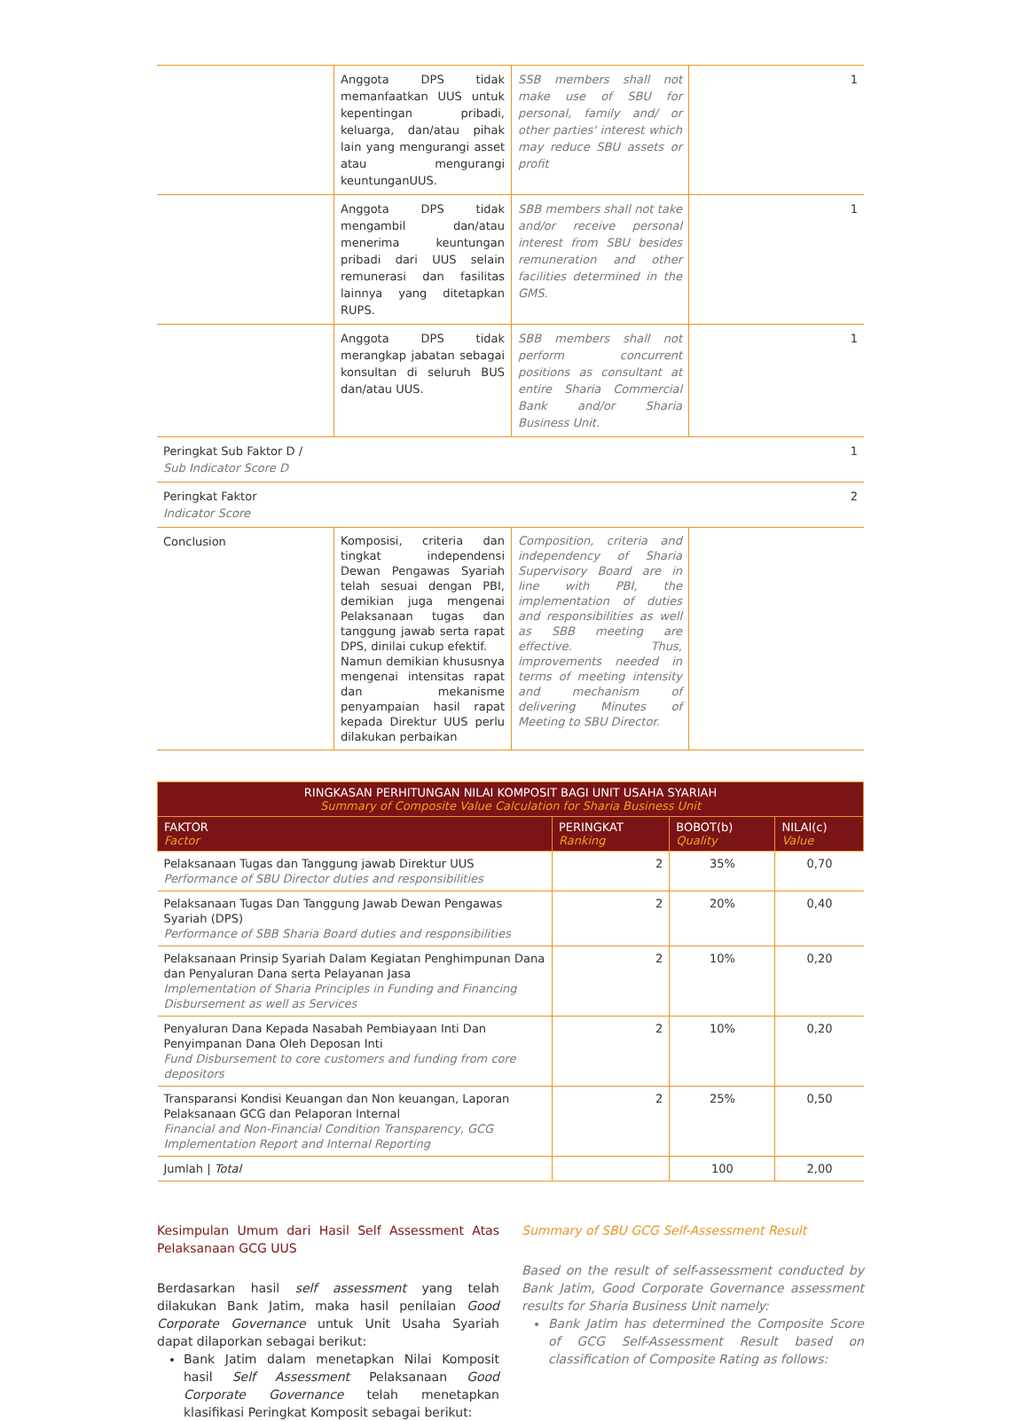| | Anggota DPS tidak memanfaatkan UUS untuk kepentingan pribadi, keluarga, dan/atau pihak lain yang mengurangi asset atau mengurangi keuntunganUUS. | SSB members shall not make use of SBU for personal, family and/ or other parties' interest which may reduce SBU assets or profit | 1 |
| | Anggota DPS tidak mengambil dan/atau menerima keuntungan pribadi dari UUS selain remunerasi dan fasilitas lainnya yang ditetapkan RUPS. | SBB members shall not take and/or receive personal interest from SBU besides remuneration and other facilities determined in the GMS. | 1 |
| | Anggota DPS tidak merangkap jabatan sebagai konsultan di seluruh BUS dan/atau UUS. | SBB members shall not perform concurrent positions as consultant at entire Sharia Commercial Bank and/or Sharia Business Unit. | 1 |
| Peringkat Sub Faktor D / Sub Indicator Score D | | | 1 |
| Peringkat Faktor Indicator Score | | | 2 |
| Conclusion | Komposisi, criteria dan tingkat independensi Dewan Pengawas Syariah telah sesuai dengan PBI, demikian juga mengenai Pelaksanaan tugas dan tanggung jawab serta rapat DPS, dinilai cukup efektif. Namun demikian khususnya mengenai intensitas rapat dan mekanisme penyampaian hasil rapat kepada Direktur UUS perlu dilakukan perbaikan | Composition, criteria and independency of Sharia Supervisory Board are in line with PBI, the implementation of duties and responsibilities as well as SBB meeting are effective. Thus, improvements needed in terms of meeting intensity and mechanism of delivering Minutes of Meeting to SBU Director. | |
| RINGKASAN PERHITUNGAN NILAI KOMPOSIT BAGI UNIT USAHA SYARIAH Summary of Composite Value Calculation for Sharia Business Unit | | | |
| --- | --- | --- | --- |
| FAKTOR Factor | PERINGKAT Ranking | BOBOT(b) Quality | NILAI(c) Value |
| Pelaksanaan Tugas dan Tanggung jawab Direktur UUS Performance of SBU Director duties and responsibilities | 2 | 35% | 0,70 |
| Pelaksanaan Tugas Dan Tanggung Jawab Dewan Pengawas Syariah (DPS) Performance of SBB Sharia Board duties and responsibilities | 2 | 20% | 0,40 |
| Pelaksanaan Prinsip Syariah Dalam Kegiatan Penghimpunan Dana dan Penyaluran Dana serta Pelayanan Jasa Implementation of Sharia Principles in Funding and Financing Disbursement as well as Services | 2 | 10% | 0,20 |
| Penyaluran Dana Kepada Nasabah Pembiayaan Inti Dan Penyimpanan Dana Oleh Deposan Inti Fund Disbursement to core customers and funding from core depositors | 2 | 10% | 0,20 |
| Transparansi Kondisi Keuangan dan Non keuangan, Laporan Pelaksanaan GCG dan Pelaporan Internal Financial and Non-Financial Condition Transparency, GCG Implementation Report and Internal Reporting | 2 | 25% | 0,50 |
| Jumlah / Total | | 100 | 2,00 |
Kesimpulan Umum dari Hasil Self Assessment Atas Pelaksanaan GCG UUS
Berdasarkan hasil self assessment yang telah dilakukan Bank Jatim, maka hasil penilaian Good Corporate Governance untuk Unit Usaha Syariah dapat dilaporkan sebagai berikut:
Bank Jatim dalam menetapkan Nilai Komposit hasil Self Assessment Pelaksanaan Good Corporate Governance telah menetapkan klasifikasi Peringkat Komposit sebagai berikut:
Summary of SBU GCG Self-Assessment Result
Based on the result of self-assessment conducted by Bank Jatim, Good Corporate Governance assessment results for Sharia Business Unit namely:
Bank Jatim has determined the Composite Score of GCG Self-Assessment Result based on classification of Composite Rating as follows: